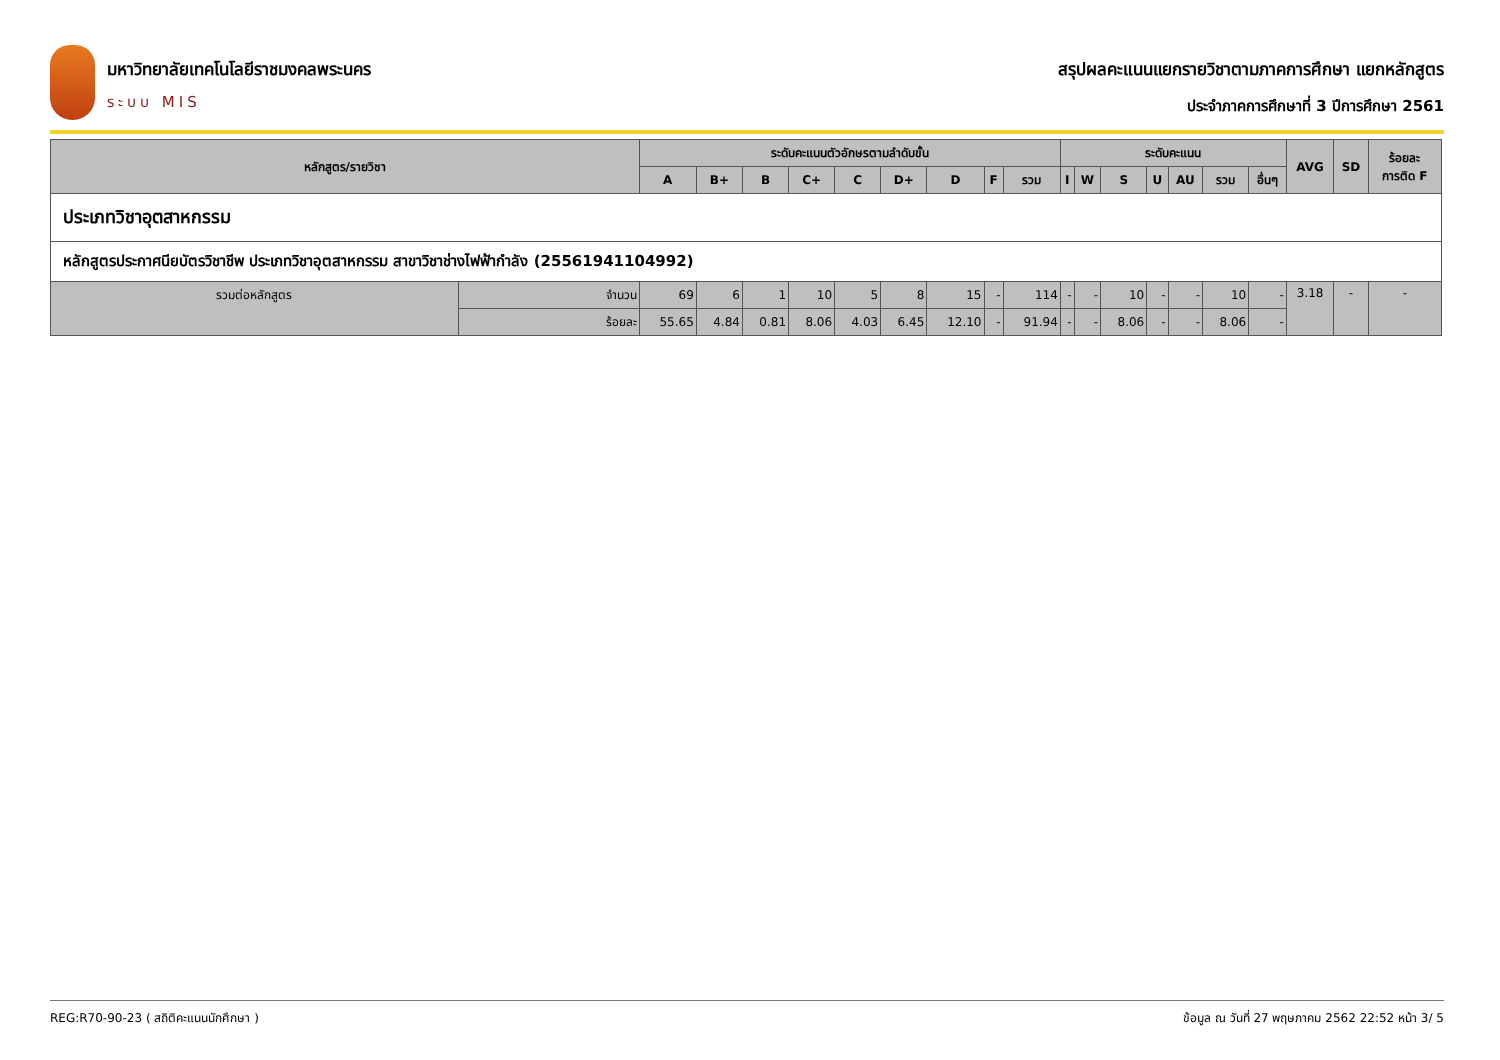มหาวิทยาลัยเทคโนโลยีราชมงคลพระนคร
ระบบ MIS
สรุปผลคะแนนแยกรายวิชาตามภาคการศึกษา แยกหลักสูตร
ประจำภาคการศึกษาที่ 3 ปีการศึกษา 2561
| หลักสูตร/รายวิชา | | ระดับคะแนนตัวอักษรตามลำดับขั้น | | | | | | | | | ระดับคะแนน | | | | | | | AVG | SD | ร้อยละ การติด F |
| --- | --- | --- | --- | --- | --- | --- | --- | --- | --- | --- | --- | --- | --- | --- | --- | --- | --- | --- | --- | --- |
| | | A | B+ | B | C+ | C | D+ | D | F | รวม | I | W | S | U | AU | รวม | อื่นๆ | | | |
| ประเภทวิชาอุตสาหกรรม | | | | | | | | | | | | | | | | | | | | |
| หลักสูตรประกาศนียบัตรวิชาชีพ ประเภทวิชาอุตสาหกรรม สาขาวิชาช่างไฟฟ้ากำลัง (25561941104992) | | | | | | | | | | | | | | | | | | | | |
| รวมต่อหลักสูตร | จำนวน | 69 | 6 | 1 | 10 | 5 | 8 | 15 | - | 114 | - | - | 10 | - | - | 10 | - | 3.18 | - | - |
| | ร้อยละ | 55.65 | 4.84 | 0.81 | 8.06 | 4.03 | 6.45 | 12.10 | - | 91.94 | - | - | 8.06 | - | - | 8.06 | - | | | |
REG:R70-90-23 ( สถิติคะแนนนักศึกษา ) ข้อมูล ณ วันที่ 27 พฤษภาคม 2562 22:52 หน้า 3/ 5